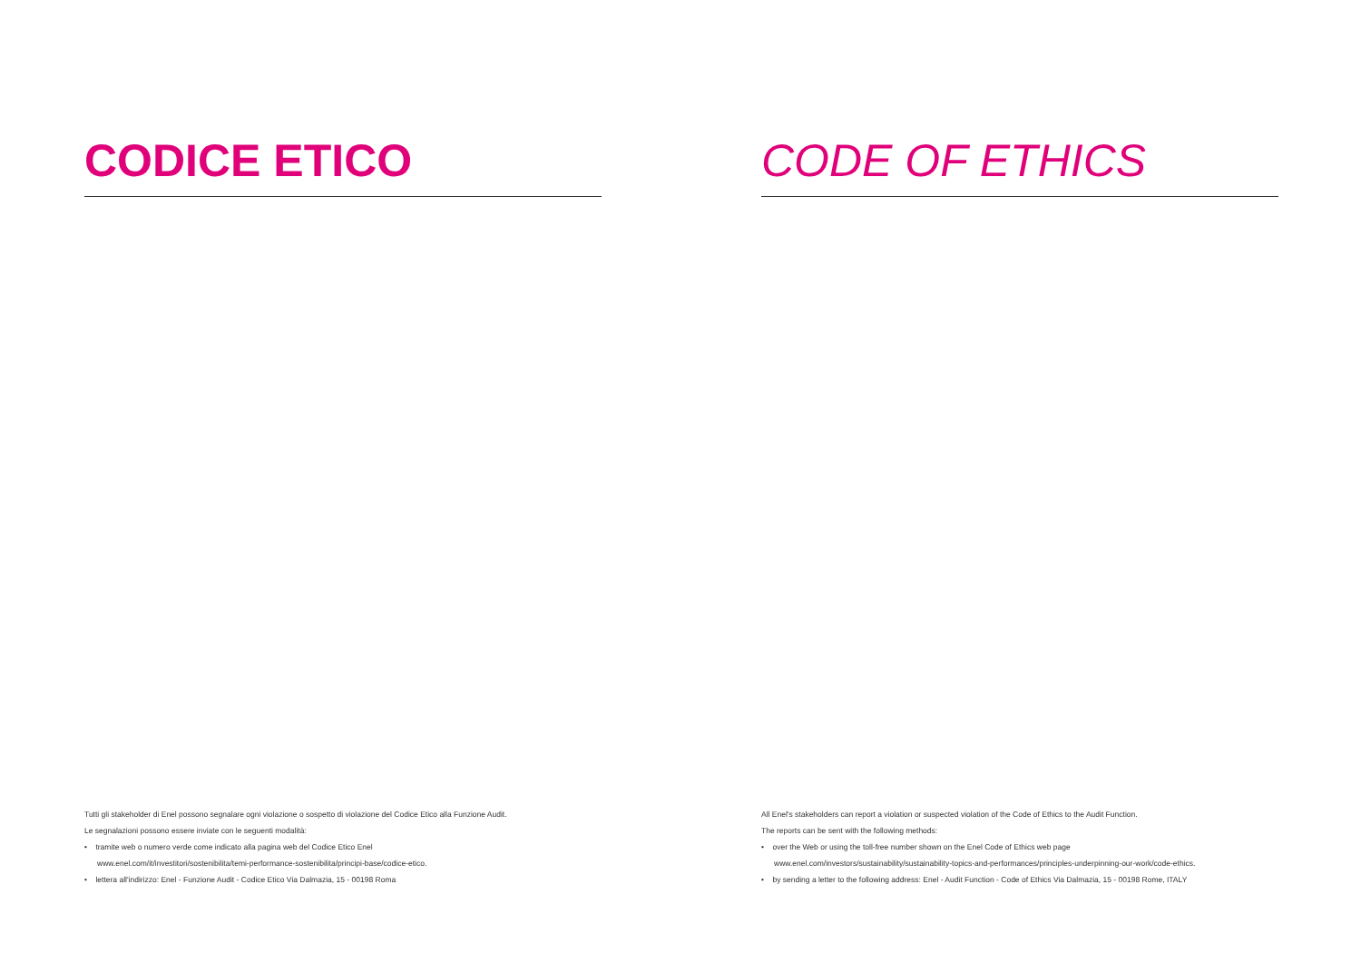CODICE ETICO
Tutti gli stakeholder di Enel possono segnalare ogni violazione o sospetto di violazione del Codice Etico alla Funzione Audit.
Le segnalazioni possono essere inviate con le seguenti modalità:
• tramite web o numero verde come indicato alla pagina web del Codice Etico Enel
www.enel.com/it/investitori/sostenibilita/temi-performance-sostenibilita/principi-base/codice-etico.
• lettera all'indirizzo: Enel - Funzione Audit - Codice Etico Via Dalmazia, 15 - 00198 Roma
CODE OF ETHICS
All Enel's stakeholders can report a violation or suspected violation of the Code of Ethics to the Audit Function.
The reports can be sent with the following methods:
• over the Web or using the toll-free number shown on the Enel Code of Ethics web page
www.enel.com/investors/sustainability/sustainability-topics-and-performances/principles-underpinning-our-work/code-ethics.
• by sending a letter to the following address: Enel - Audit Function - Code of Ethics Via Dalmazia, 15 - 00198 Rome, ITALY